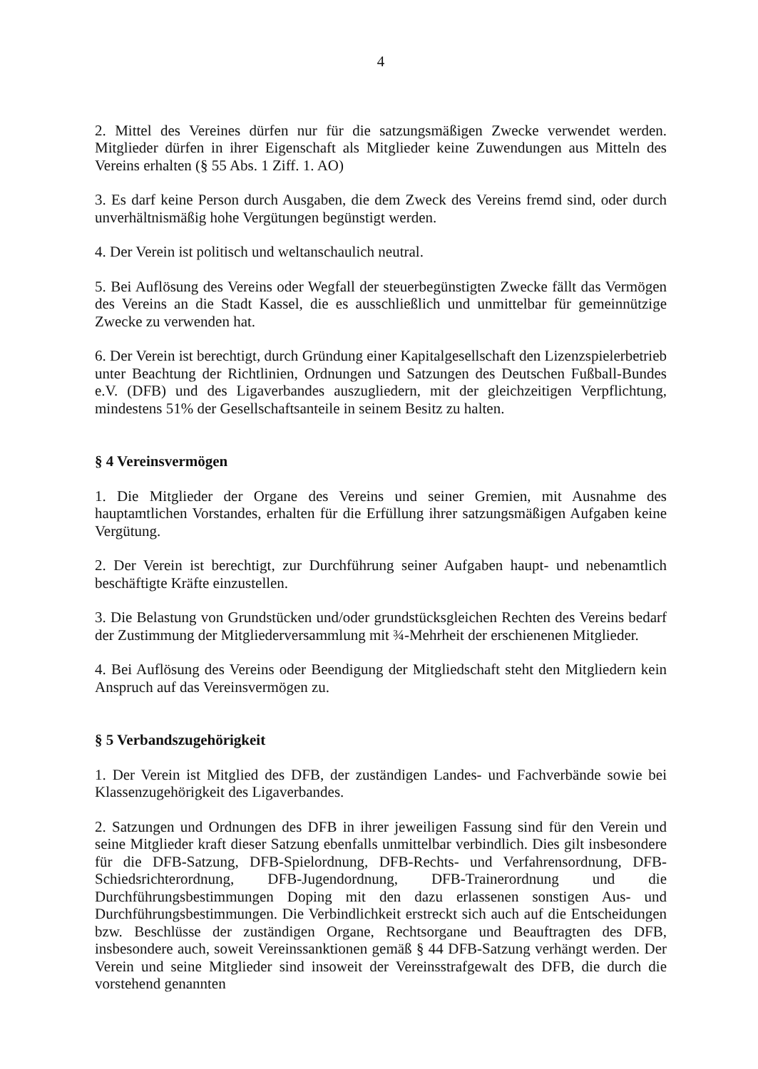4
2. Mittel des Vereines dürfen nur für die satzungsmäßigen Zwecke verwendet werden. Mitglieder dürfen in ihrer Eigenschaft als Mitglieder keine Zuwendungen aus Mitteln des Vereins erhalten (§ 55 Abs. 1 Ziff. 1. AO)
3. Es darf keine Person durch Ausgaben, die dem Zweck des Vereins fremd sind, oder durch unverhältnismäßig hohe Vergütungen begünstigt werden.
4. Der Verein ist politisch und weltanschaulich neutral.
5. Bei Auflösung des Vereins oder Wegfall der steuerbegünstigten Zwecke fällt das Vermögen des Vereins an die Stadt Kassel, die es ausschließlich und unmittelbar für gemeinnützige Zwecke zu verwenden hat.
6. Der Verein ist berechtigt, durch Gründung einer Kapitalgesellschaft den Lizenzspielerbetrieb unter Beachtung der Richtlinien, Ordnungen und Satzungen des Deutschen Fußball-Bundes e.V. (DFB) und des Ligaverbandes auszugliedern, mit der gleichzeitigen Verpflichtung, mindestens 51% der Gesellschaftsanteile in seinem Besitz zu halten.
§ 4 Vereinsvermögen
1. Die Mitglieder der Organe des Vereins und seiner Gremien, mit Ausnahme des hauptamtlichen Vorstandes, erhalten für die Erfüllung ihrer satzungsmäßigen Aufgaben keine Vergütung.
2. Der Verein ist berechtigt, zur Durchführung seiner Aufgaben haupt- und nebenamtlich beschäftigte Kräfte einzustellen.
3. Die Belastung von Grundstücken und/oder grundstücksgleichen Rechten des Vereins bedarf der Zustimmung der Mitgliederversammlung mit ¾-Mehrheit der erschienenen Mitglieder.
4. Bei Auflösung des Vereins oder Beendigung der Mitgliedschaft steht den Mitgliedern kein Anspruch auf das Vereinsvermögen zu.
§ 5 Verbandszugehörigkeit
1. Der Verein ist Mitglied des DFB, der zuständigen Landes- und Fachverbände sowie bei Klassenzugehörigkeit des Ligaverbandes.
2. Satzungen und Ordnungen des DFB in ihrer jeweiligen Fassung sind für den Verein und seine Mitglieder kraft dieser Satzung ebenfalls unmittelbar verbindlich. Dies gilt insbesondere für die DFB-Satzung, DFB-Spielordnung, DFB-Rechts- und Verfahrensordnung, DFB-Schiedsrichterordnung, DFB-Jugendordnung, DFB-Trainerordnung und die Durchführungsbestimmungen Doping mit den dazu erlassenen sonstigen Aus- und Durchführungsbestimmungen. Die Verbindlichkeit erstreckt sich auch auf die Entscheidungen bzw. Beschlüsse der zuständigen Organe, Rechtsorgane und Beauftragten des DFB, insbesondere auch, soweit Vereinssanktionen gemäß § 44 DFB-Satzung verhängt werden. Der Verein und seine Mitglieder sind insoweit der Vereinsstrafgewalt des DFB, die durch die vorstehend genannten